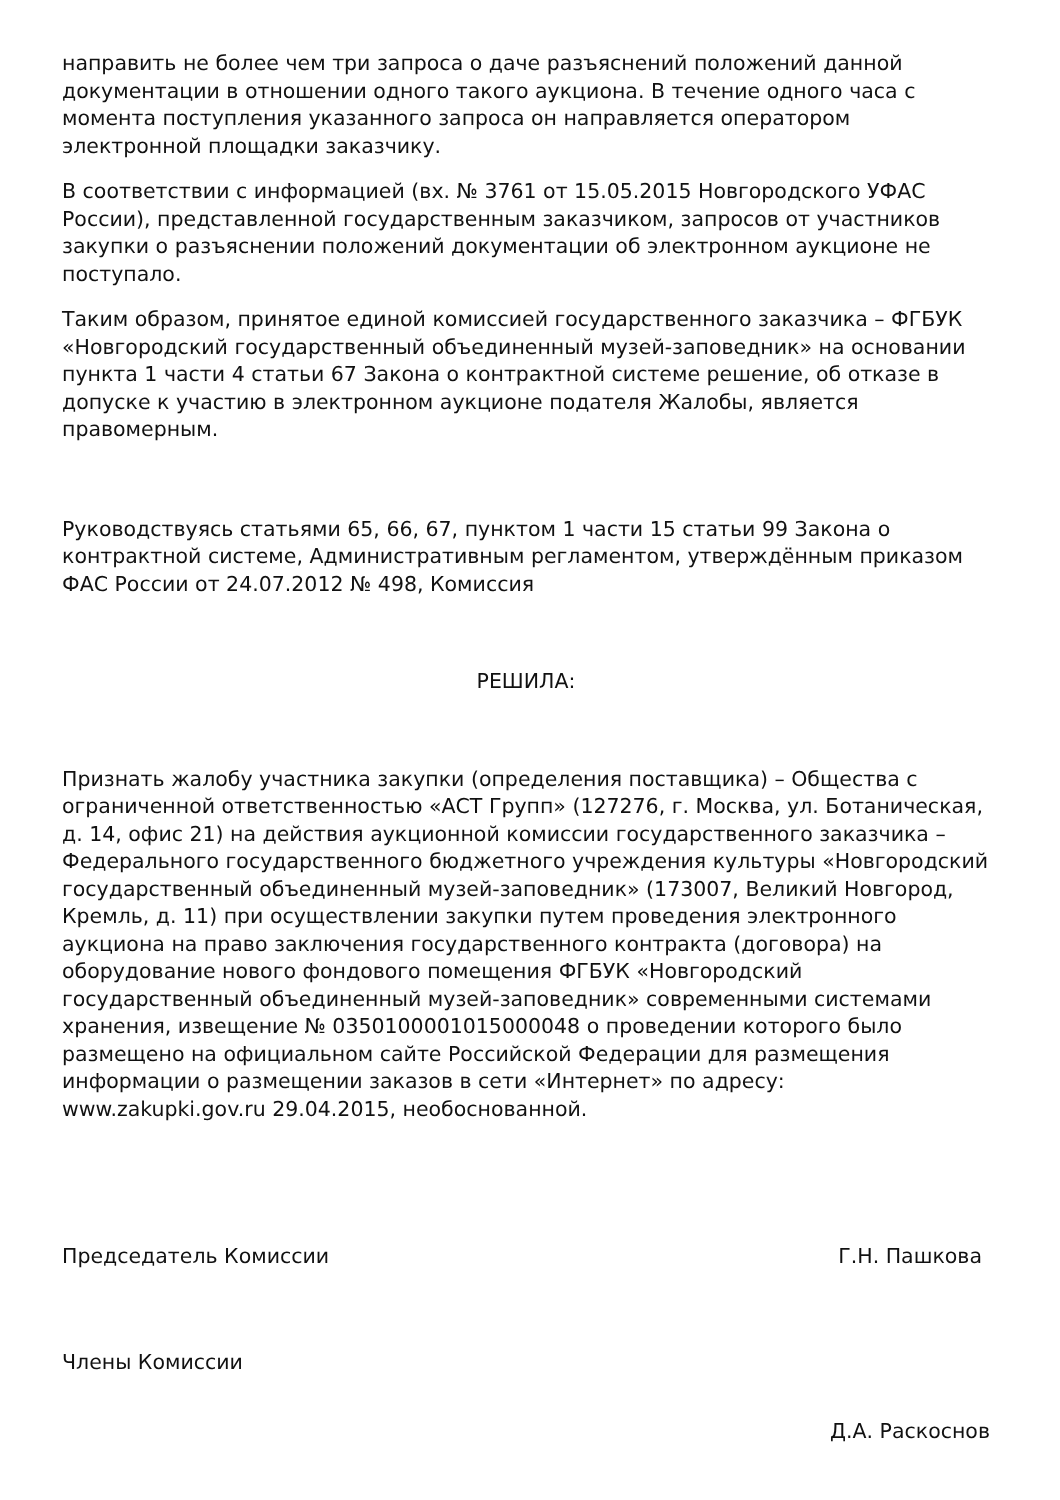направить не более чем три запроса о даче разъяснений положений данной документации в отношении одного такого аукциона. В течение одного часа с момента поступления указанного запроса он направляется оператором электронной площадки заказчику.
В соответствии с информацией (вх. № 3761 от 15.05.2015 Новгородского УФАС России), представленной государственным заказчиком, запросов от участников закупки о разъяснении положений документации об электронном аукционе не поступало.
Таким образом, принятое единой комиссией государственного заказчика – ФГБУК «Новгородский государственный объединенный музей-заповедник» на основании пункта 1 части 4 статьи 67 Закона о контрактной системе решение, об отказе в допуске к участию в электронном аукционе подателя Жалобы, является правомерным.
Руководствуясь статьями 65, 66, 67, пунктом 1 части 15 статьи 99 Закона о контрактной системе, Административным регламентом, утверждённым приказом ФАС России от 24.07.2012 № 498, Комиссия
РЕШИЛА:
Признать жалобу участника закупки (определения поставщика) – Общества с ограниченной ответственностью «АСТ Групп» (127276, г. Москва, ул. Ботаническая, д. 14, офис 21) на действия аукционной комиссии государственного заказчика – Федерального государственного бюджетного учреждения культуры «Новгородский государственный объединенный музей-заповедник» (173007, Великий Новгород, Кремль, д. 11) при осуществлении закупки путем проведения электронного аукциона на право заключения государственного контракта (договора) на оборудование нового фондового помещения ФГБУК «Новгородский государственный объединенный музей-заповедник» современными системами хранения, извещение № 0350100001015000048 о проведении которого было размещено на официальном сайте Российской Федерации для размещения информации о размещении заказов в сети «Интернет» по адресу: www.zakupki.gov.ru 29.04.2015, необоснованной.
Председатель Комиссии Г.Н. Пашкова
Члены Комиссии
Д.А. Раскоснов